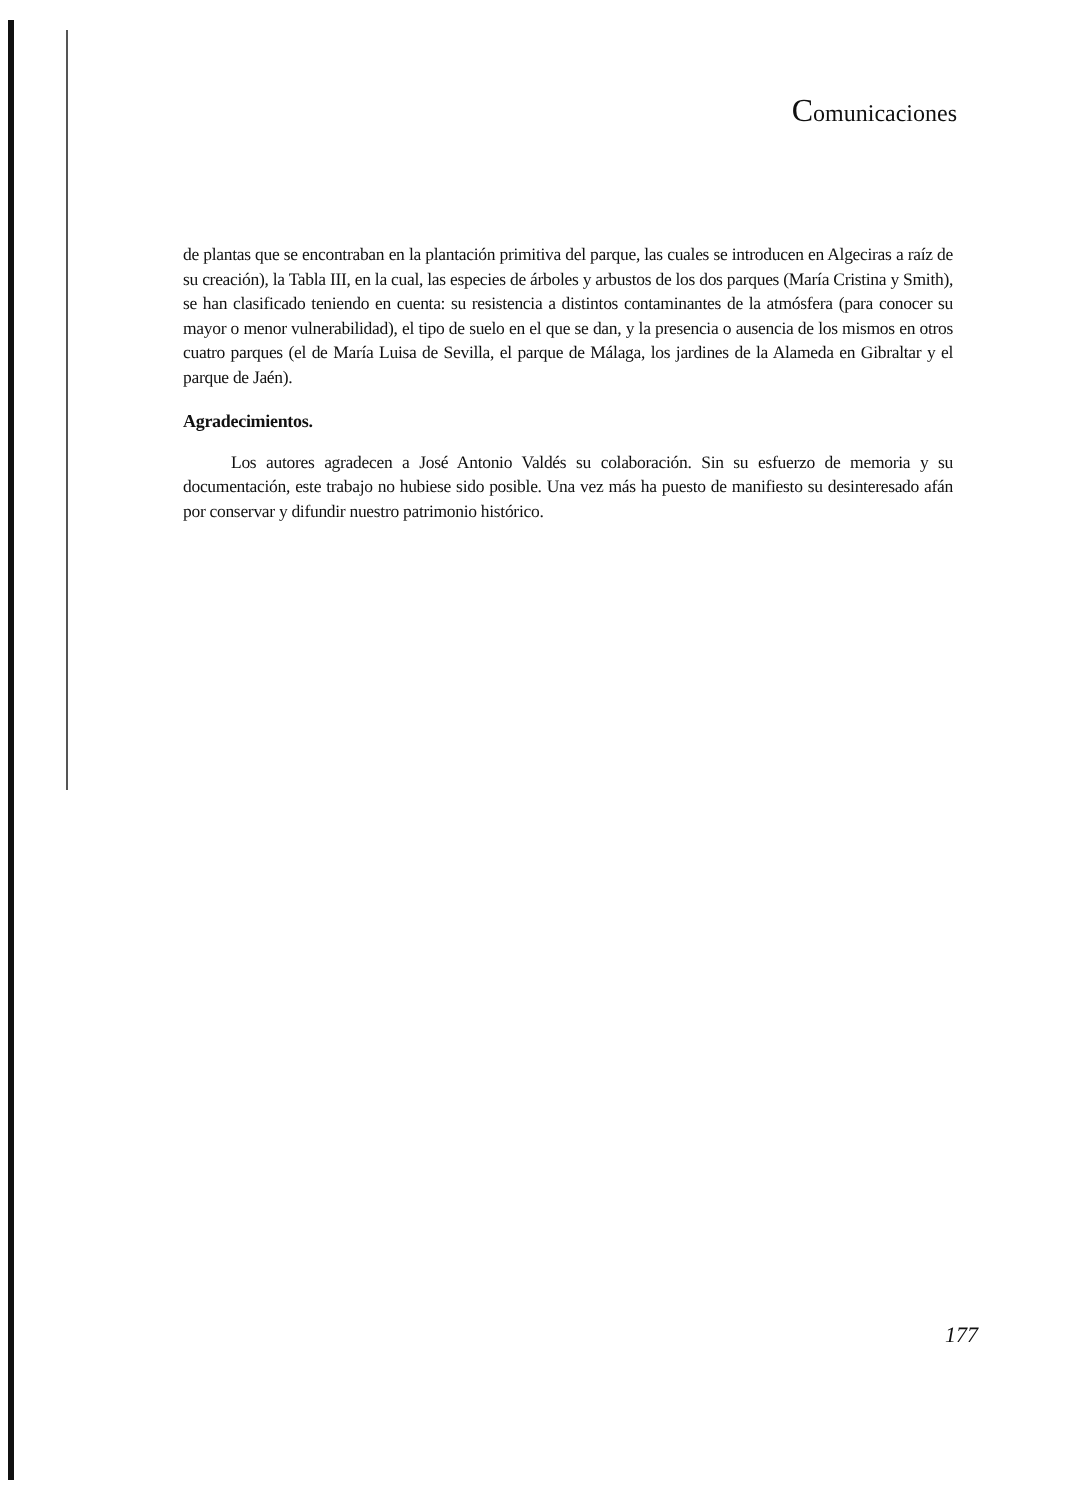Comunicaciones
de plantas que se encontraban en la plantación primitiva del parque, las cuales se introducen en Algeciras a raíz de su creación), la Tabla III, en la cual, las especies de árboles y arbustos de los dos parques (María Cristina y Smith), se han clasificado teniendo en cuenta: su resistencia a distintos contaminantes de la atmósfera (para conocer su mayor o menor vulnerabilidad), el tipo de suelo en el que se dan, y la presencia o ausencia de los mismos en otros cuatro parques (el de María Luisa de Sevilla, el parque de Málaga, los jardines de la Alameda en Gibraltar y el parque de Jaén).
Agradecimientos.
Los autores agradecen a José Antonio Valdés su colaboración. Sin su esfuerzo de memoria y su documentación, este trabajo no hubiese sido posible. Una vez más ha puesto de manifiesto su desinteresado afán por conservar y difundir nuestro patrimonio histórico.
177